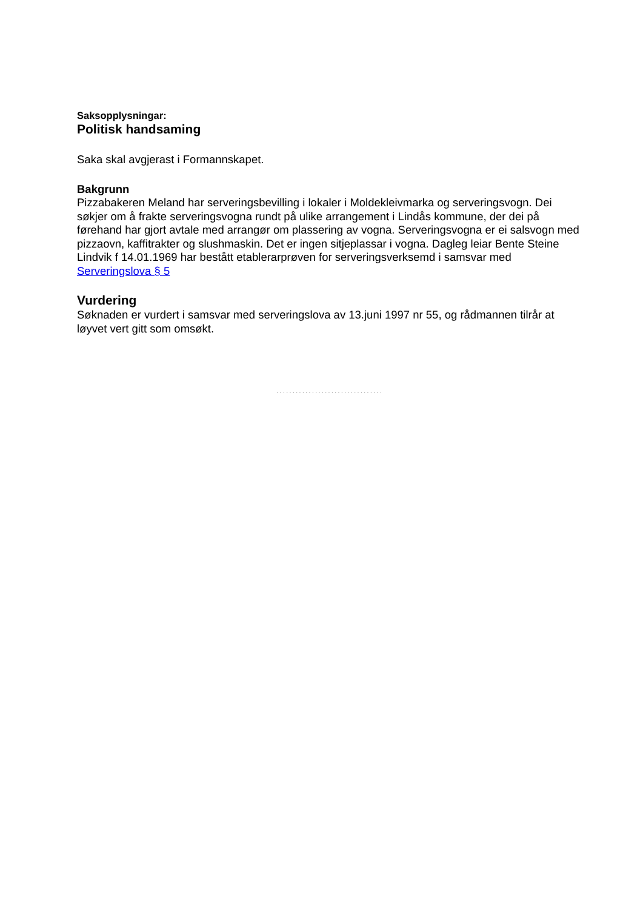Saksopplysningar:
Politisk handsaming
Saka skal avgjerast i Formannskapet.
Bakgrunn
Pizzabakeren Meland har serveringsbevilling i lokaler i Moldekleivmarka og serveringsvogn. Dei søkjer om å frakte serveringsvogna rundt på ulike arrangement i Lindås kommune, der dei på førehand har gjort avtale med arrangør om plassering av vogna. Serveringsvogna er ei salsvogn med pizzaovn, kaffitrakter og slushmaskin. Det er ingen sitjeplassar i vogna. Dagleg leiar Bente Steine Lindvik f 14.01.1969 har bestått etablerarprøven for serveringsverksemd i samsvar med Serveringslova § 5
Vurdering
Søknaden er vurdert i samsvar med serveringslova av 13.juni 1997 nr 55, og rådmannen tilrår at løyvet vert gitt som omsøkt.
.................................